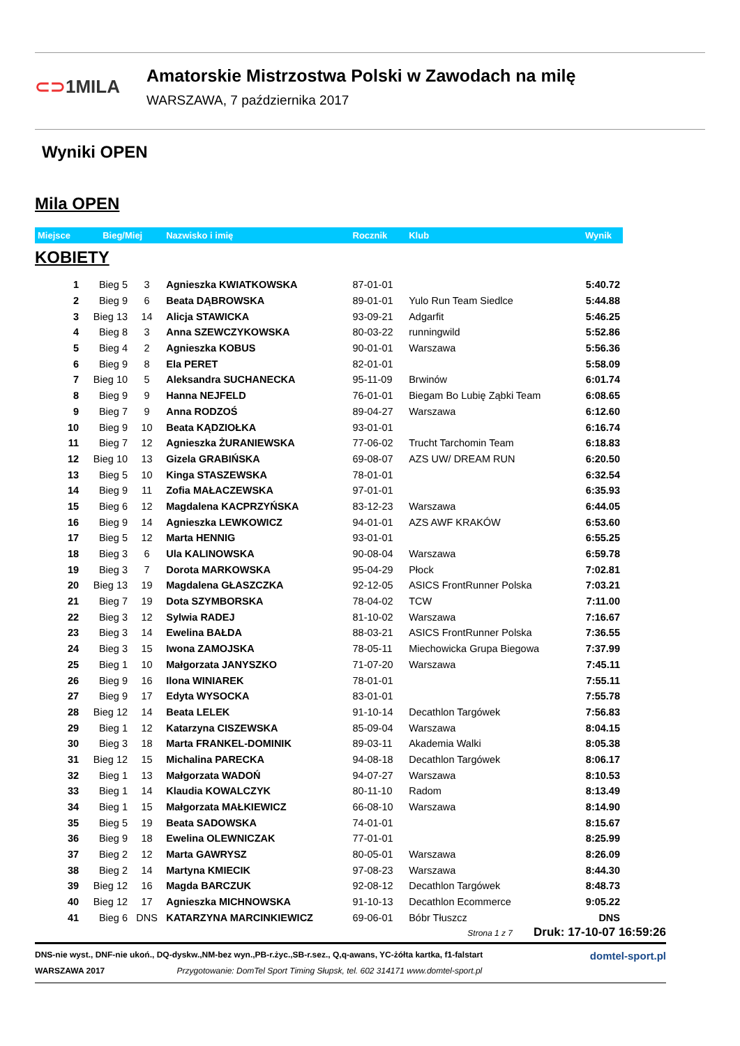⊂⊃1MILA
Amatorskie Mistrzostwa Polski w Zawodach na milę
WARSZAWA, 7 października 2017
Wyniki OPEN
Mila OPEN
| Miejsce | Bieg/Miej | | Nazwisko i imię | Rocznik | Klub | Wynik |
| --- | --- | --- | --- | --- | --- | --- |
| KOBIETY | | | | | | |
| 1 | Bieg 5 | 3 | Agnieszka KWIATKOWSKA | 87-01-01 | | 5:40.72 |
| 2 | Bieg 9 | 6 | Beata DĄBROWSKA | 89-01-01 | Yulo Run Team Siedlce | 5:44.88 |
| 3 | Bieg 13 | 14 | Alicja STAWICKA | 93-09-21 | Adgarfit | 5:46.25 |
| 4 | Bieg 8 | 3 | Anna SZEWCZYKOWSKA | 80-03-22 | runningwild | 5:52.86 |
| 5 | Bieg 4 | 2 | Agnieszka KOBUS | 90-01-01 | Warszawa | 5:56.36 |
| 6 | Bieg 9 | 8 | Ela PERET | 82-01-01 | | 5:58.09 |
| 7 | Bieg 10 | 5 | Aleksandra SUCHANECKA | 95-11-09 | Brwinów | 6:01.74 |
| 8 | Bieg 9 | 9 | Hanna NEJFELD | 76-01-01 | Biegam Bo Lubię Ząbki Team | 6:08.65 |
| 9 | Bieg 7 | 9 | Anna RODZOŚ | 89-04-27 | Warszawa | 6:12.60 |
| 10 | Bieg 9 | 10 | Beata KĄDZIOŁKA | 93-01-01 | | 6:16.74 |
| 11 | Bieg 7 | 12 | Agnieszka ŻURANIEWSKA | 77-06-02 | Trucht Tarchomin Team | 6:18.83 |
| 12 | Bieg 10 | 13 | Gizela GRABIŃSKA | 69-08-07 | AZS UW/ DREAM RUN | 6:20.50 |
| 13 | Bieg 5 | 10 | Kinga STASZEWSKA | 78-01-01 | | 6:32.54 |
| 14 | Bieg 9 | 11 | Zofia MAŁACZEWSKA | 97-01-01 | | 6:35.93 |
| 15 | Bieg 6 | 12 | Magdalena KACPRZYŃSKA | 83-12-23 | Warszawa | 6:44.05 |
| 16 | Bieg 9 | 14 | Agnieszka LEWKOWICZ | 94-01-01 | AZS AWF KRAKÓW | 6:53.60 |
| 17 | Bieg 5 | 12 | Marta HENNIG | 93-01-01 | | 6:55.25 |
| 18 | Bieg 3 | 6 | Ula KALINOWSKA | 90-08-04 | Warszawa | 6:59.78 |
| 19 | Bieg 3 | 7 | Dorota MARKOWSKA | 95-04-29 | Płock | 7:02.81 |
| 20 | Bieg 13 | 19 | Magdalena GŁASZCZKA | 92-12-05 | ASICS FrontRunner Polska | 7:03.21 |
| 21 | Bieg 7 | 19 | Dota SZYMBORSKA | 78-04-02 | TCW | 7:11.00 |
| 22 | Bieg 3 | 12 | Sylwia RADEJ | 81-10-02 | Warszawa | 7:16.67 |
| 23 | Bieg 3 | 14 | Ewelina BAŁDA | 88-03-21 | ASICS FrontRunner Polska | 7:36.55 |
| 24 | Bieg 3 | 15 | Iwona ZAMOJSKA | 78-05-11 | Miechowicka Grupa Biegowa | 7:37.99 |
| 25 | Bieg 1 | 10 | Małgorzata JANYSZKO | 71-07-20 | Warszawa | 7:45.11 |
| 26 | Bieg 9 | 16 | Ilona WINIAREK | 78-01-01 | | 7:55.11 |
| 27 | Bieg 9 | 17 | Edyta WYSOCKA | 83-01-01 | | 7:55.78 |
| 28 | Bieg 12 | 14 | Beata LELEK | 91-10-14 | Decathlon Targówek | 7:56.83 |
| 29 | Bieg 1 | 12 | Katarzyna CISZEWSKA | 85-09-04 | Warszawa | 8:04.15 |
| 30 | Bieg 3 | 18 | Marta FRANKEL-DOMINIK | 89-03-11 | Akademia Walki | 8:05.38 |
| 31 | Bieg 12 | 15 | Michalina PARECKA | 94-08-18 | Decathlon Targówek | 8:06.17 |
| 32 | Bieg 1 | 13 | Małgorzata WADOŃ | 94-07-27 | Warszawa | 8:10.53 |
| 33 | Bieg 1 | 14 | Klaudia KOWALCZYK | 80-11-10 | Radom | 8:13.49 |
| 34 | Bieg 1 | 15 | Małgorzata MAŁKIEWICZ | 66-08-10 | Warszawa | 8:14.90 |
| 35 | Bieg 5 | 19 | Beata SADOWSKA | 74-01-01 | | 8:15.67 |
| 36 | Bieg 9 | 18 | Ewelina OLEWNICZAK | 77-01-01 | | 8:25.99 |
| 37 | Bieg 2 | 12 | Marta GAWRYSZ | 80-05-01 | Warszawa | 8:26.09 |
| 38 | Bieg 2 | 14 | Martyna KMIECIK | 97-08-23 | Warszawa | 8:44.30 |
| 39 | Bieg 12 | 16 | Magda BARCZUK | 92-08-12 | Decathlon Targówek | 8:48.73 |
| 40 | Bieg 12 | 17 | Agnieszka MICHNOWSKA | 91-10-13 | Decathlon Ecommerce | 9:05.22 |
| 41 | Bieg 6 | DNS | KATARZYNA MARCINKIEWICZ | 69-06-01 | Bóbr Tłuszcz | DNS |
Strona 1 z 7 Druk: 17-10-07 16:59:26
DNS-nie wyst., DNF-nie ukoń., DQ-dyskw.,NM-bez wyn.,PB-r.życ.,SB-r.sez., Q,q-awans, YC-żółta kartka, f1-falstart domtel-sport.pl
WARSZAWA 2017 Przygotowanie: DomTel Sport Timing Słupsk, tel. 602 314171 www.domtel-sport.pl